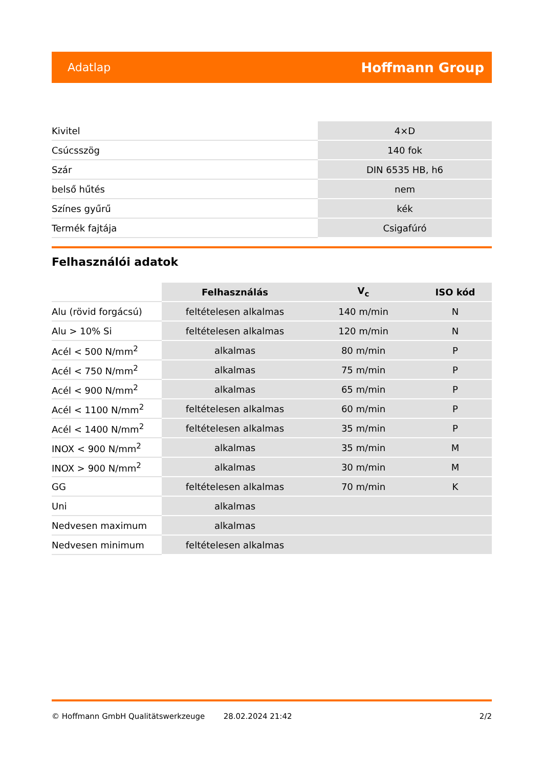Adatlap Hoffmann Group
| Kivitel | 4×D |
| Csúcsszög | 140 fok |
| Szár | DIN 6535 HB, h6 |
| belső hűtés | nem |
| Színes gyűrű | kék |
| Termék fajtája | Csigafúró |
Felhasználói adatok
| | Felhasználás | V<sub>c</sub> | ISO kód |
| --- | --- | --- | --- |
| Alu (rövid forgácsú) | feltételesen alkalmas | 140 m/min | N |
| Alu > 10% Si | feltételesen alkalmas | 120 m/min | N |
| Acél < 500 N/mm<sup>2</sup> | alkalmas | 80 m/min | P |
| Acél < 750 N/mm<sup>2</sup> | alkalmas | 75 m/min | P |
| Acél < 900 N/mm<sup>2</sup> | alkalmas | 65 m/min | P |
| Acél < 1100 N/mm<sup>2</sup> | feltételesen alkalmas | 60 m/min | P |
| Acél < 1400 N/mm<sup>2</sup> | feltételesen alkalmas | 35 m/min | P |
| INOX < 900 N/mm<sup>2</sup> | alkalmas | 35 m/min | M |
| INOX > 900 N/mm<sup>2</sup> | alkalmas | 30 m/min | M |
| GG | feltételesen alkalmas | 70 m/min | K |
| Uni | alkalmas | | |
| Nedvesen maximum | alkalmas | | |
| Nedvesen minimum | feltételesen alkalmas | | |
© Hoffmann GmbH Qualitätswerkzeuge 28.02.2024 21:42 2/2